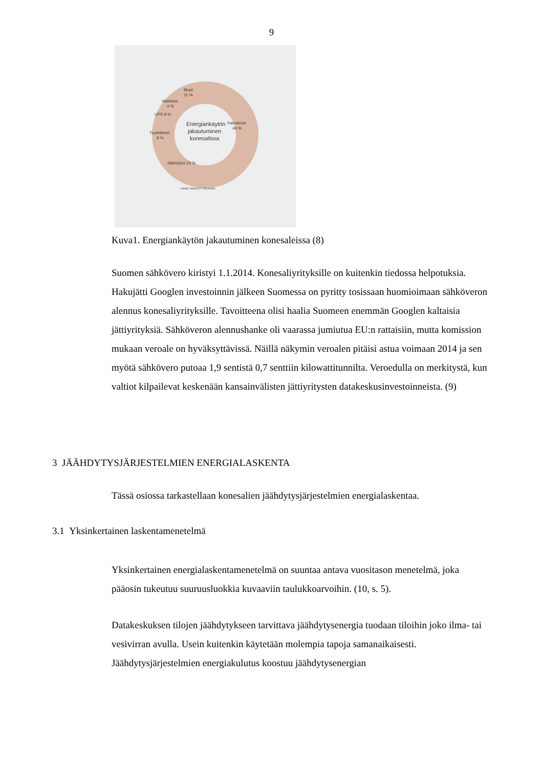9
Muut
11 %
Valaistus
4 %
UPS 8 %
Palvelimet
46 %
Tuulettimet
8 %
Energiankäytön
jakautuminen
konesalissa
Jäähdytys 23 %
LÄHDE: HEWLETT-PACKARD
Kuva1. Energiankäytön jakautuminen konesaleissa (8)
Suomen sähkövero kiristyi 1.1.2014. Konesaliyrityksille on kuitenkin tiedossa helpotuksia. Hakujätti Googlen investoinnin jälkeen Suomessa on pyritty tosissaan huomioimaan sähköveron alennus konesaliyrityksille. Tavoitteena olisi haalia Suomeen enemmän Googlen kaltaisia jättiyrityksiä. Sähköveron alennushanke oli vaarassa jumiutua EU:n rattaisiin, mutta komission mukaan veroale on hyväksyttävissä. Näillä näkymin veroalen pitäisi astua voimaan 2014 ja sen myötä sähkövero putoaa 1,9 sentistä 0,7 senttiin kilowattitunnilta. Veroedulla on merkitystä, kun valtiot kilpailevat keskenään kansainvälisten jättiyritysten datakeskusinvestoinneista. (9)
3 JÄÄHDYTYSJÄRJESTELMIEN ENERGIALASKENTA
Tässä osiossa tarkastellaan konesalien jäähdytysjärjestelmien energialaskentaa.
3.1 Yksinkertainen laskentamenetelmä
Yksinkertainen energialaskentamenetelmä on suuntaa antava vuositason menetelmä, joka pääosin tukeutuu suuruusluokkia kuvaaviin taulukkoarvoihin. (10, s. 5).
Datakeskuksen tilojen jäähdytykseen tarvittava jäähdytysenergia tuodaan tiloihin joko ilma- tai vesivirran avulla. Usein kuitenkin käytetään molempia tapoja samanaikaisesti. Jäähdytysjärjestelmien energiakulutus koostuu jäähdytysenergian